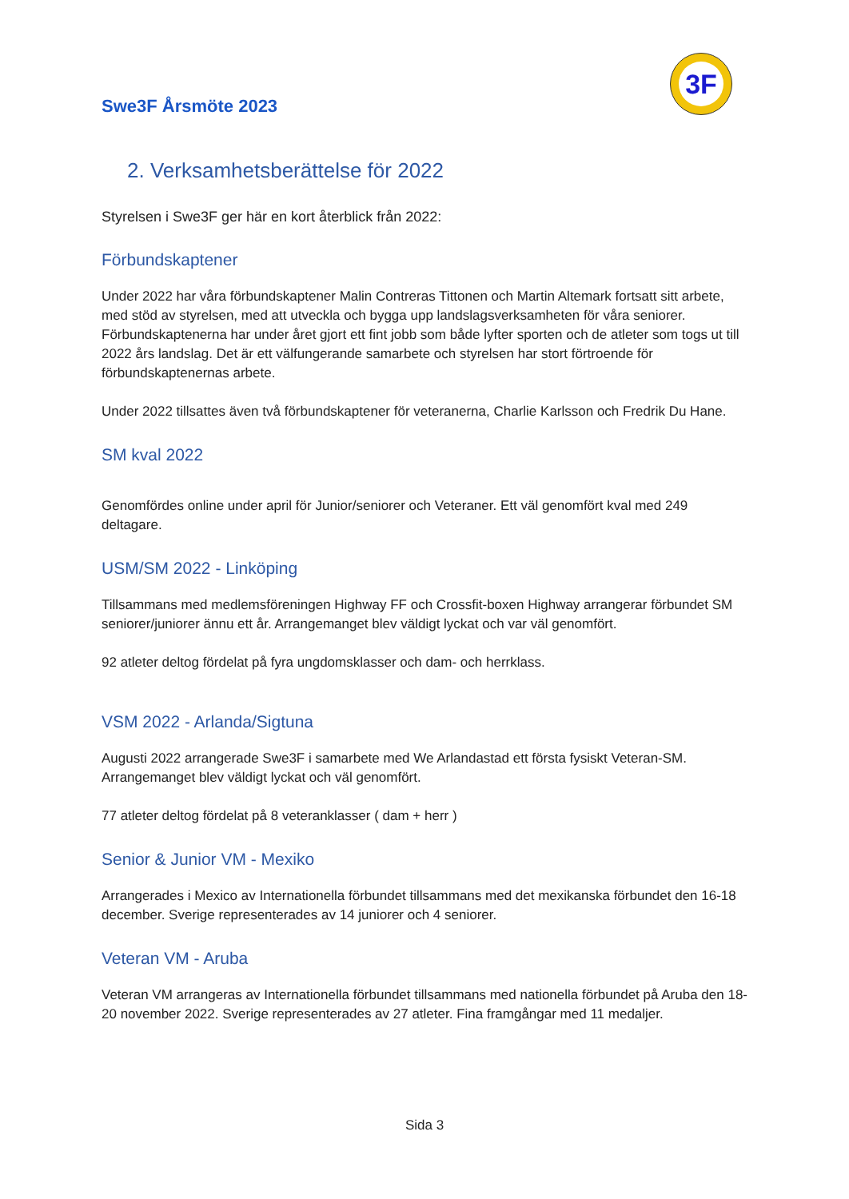3F
Swe3F Årsmöte 2023
2. Verksamhetsberättelse för 2022
Styrelsen i Swe3F ger här en kort återblick från 2022:
Förbundskaptener
Under 2022 har våra förbundskaptener Malin Contreras Tittonen och Martin Altemark fortsatt sitt arbete, med stöd av styrelsen, med att utveckla och bygga upp landslagsverksamheten för våra seniorer. Förbundskaptenerna har under året gjort ett fint jobb som både lyfter sporten och de atleter som togs ut till 2022 års landslag. Det är ett välfungerande samarbete och styrelsen har stort förtroende för förbundskaptenernas arbete.
Under 2022 tillsattes även två förbundskaptener för veteranerna, Charlie Karlsson och Fredrik Du Hane.
SM kval 2022
Genomfördes online under april för Junior/seniorer och Veteraner. Ett väl genomfört kval med 249 deltagare.
USM/SM 2022 - Linköping
Tillsammans med medlemsföreningen Highway FF och Crossfit-boxen Highway arrangerar förbundet SM seniorer/juniorer ännu ett år. Arrangemanget blev väldigt lyckat och var väl genomfört.
92 atleter deltog fördelat på fyra ungdomsklasser och dam- och herrklass.
VSM 2022 - Arlanda/Sigtuna
Augusti 2022 arrangerade Swe3F i samarbete med We Arlandastad ett första fysiskt Veteran-SM. Arrangemanget blev väldigt lyckat och väl genomfört.
77 atleter deltog fördelat på 8 veteranklasser ( dam + herr )
Senior & Junior VM - Mexiko
Arrangerades i Mexico av Internationella förbundet tillsammans med det mexikanska förbundet den 16-18 december. Sverige representerades av 14 juniorer och 4 seniorer.
Veteran VM - Aruba
Veteran VM arrangeras av Internationella förbundet tillsammans med nationella förbundet på Aruba den 18-20 november 2022. Sverige representerades av 27 atleter. Fina framgångar med 11 medaljer.
Sida 3